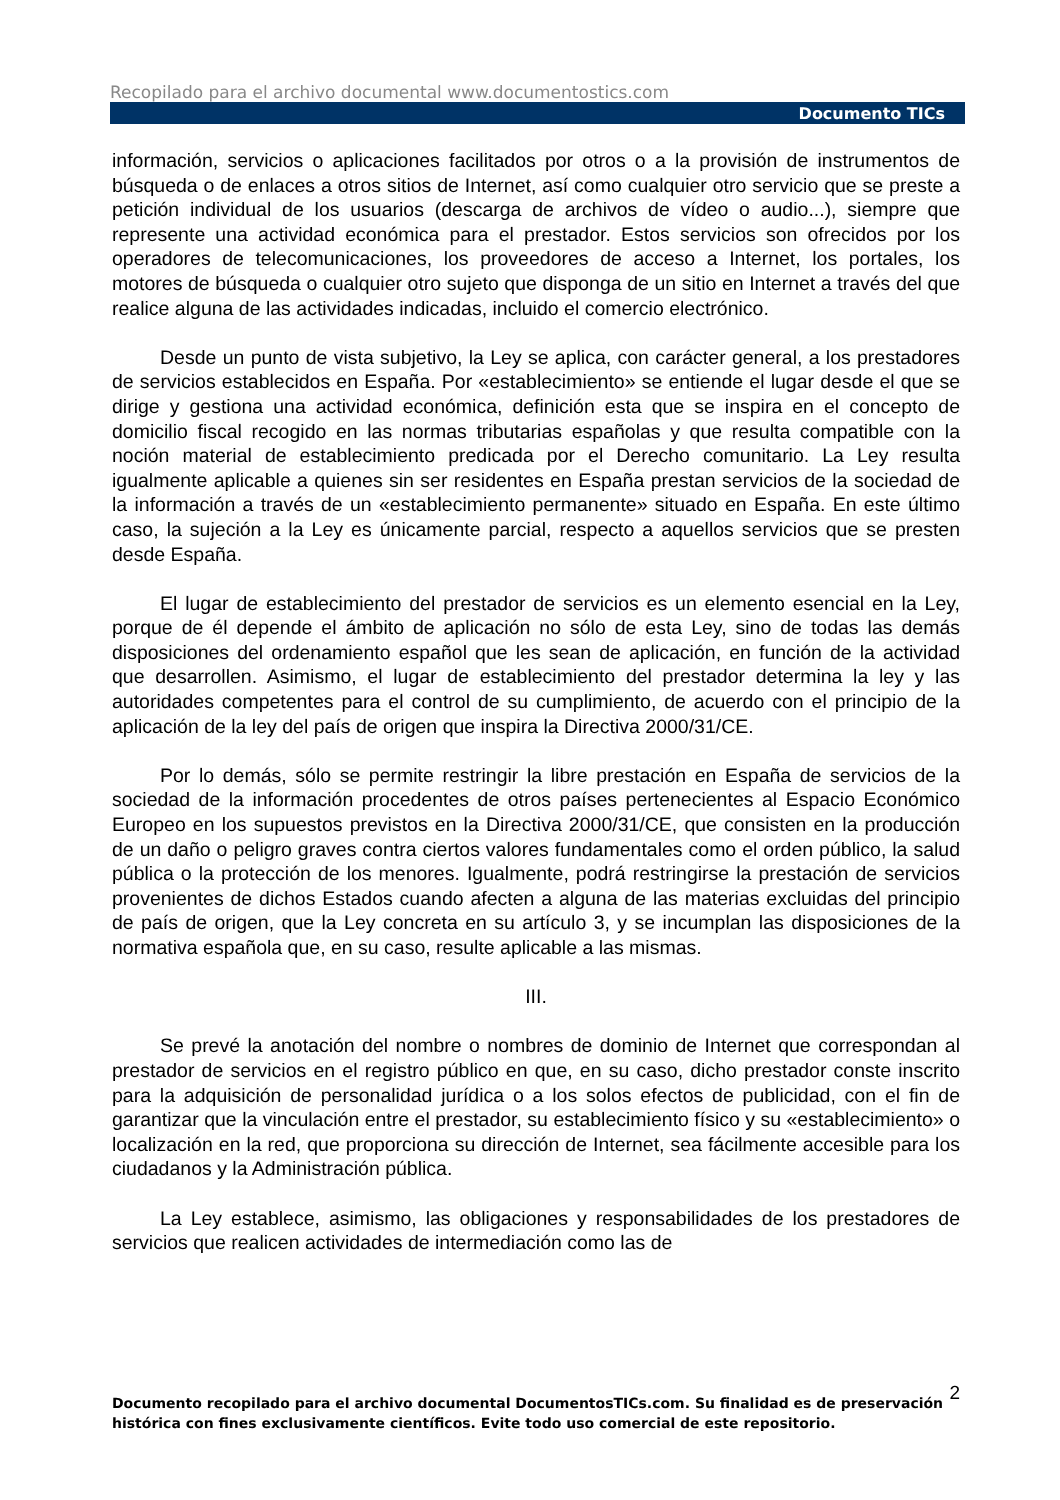Recopilado para el archivo documental www.documentostics.com
Documento TICs
información, servicios o aplicaciones facilitados por otros o a la provisión de instrumentos de búsqueda o de enlaces a otros sitios de Internet, así como cualquier otro servicio que se preste a petición individual de los usuarios (descarga de archivos de vídeo o audio...), siempre que represente una actividad económica para el prestador. Estos servicios son ofrecidos por los operadores de telecomunicaciones, los proveedores de acceso a Internet, los portales, los motores de búsqueda o cualquier otro sujeto que disponga de un sitio en Internet a través del que realice alguna de las actividades indicadas, incluido el comercio electrónico.
Desde un punto de vista subjetivo, la Ley se aplica, con carácter general, a los prestadores de servicios establecidos en España. Por «establecimiento» se entiende el lugar desde el que se dirige y gestiona una actividad económica, definición esta que se inspira en el concepto de domicilio fiscal recogido en las normas tributarias españolas y que resulta compatible con la noción material de establecimiento predicada por el Derecho comunitario. La Ley resulta igualmente aplicable a quienes sin ser residentes en España prestan servicios de la sociedad de la información a través de un «establecimiento permanente» situado en España. En este último caso, la sujeción a la Ley es únicamente parcial, respecto a aquellos servicios que se presten desde España.
El lugar de establecimiento del prestador de servicios es un elemento esencial en la Ley, porque de él depende el ámbito de aplicación no sólo de esta Ley, sino de todas las demás disposiciones del ordenamiento español que les sean de aplicación, en función de la actividad que desarrollen. Asimismo, el lugar de establecimiento del prestador determina la ley y las autoridades competentes para el control de su cumplimiento, de acuerdo con el principio de la aplicación de la ley del país de origen que inspira la Directiva 2000/31/CE.
Por lo demás, sólo se permite restringir la libre prestación en España de servicios de la sociedad de la información procedentes de otros países pertenecientes al Espacio Económico Europeo en los supuestos previstos en la Directiva 2000/31/CE, que consisten en la producción de un daño o peligro graves contra ciertos valores fundamentales como el orden público, la salud pública o la protección de los menores. Igualmente, podrá restringirse la prestación de servicios provenientes de dichos Estados cuando afecten a alguna de las materias excluidas del principio de país de origen, que la Ley concreta en su artículo 3, y se incumplan las disposiciones de la normativa española que, en su caso, resulte aplicable a las mismas.
III.
Se prevé la anotación del nombre o nombres de dominio de Internet que correspondan al prestador de servicios en el registro público en que, en su caso, dicho prestador conste inscrito para la adquisición de personalidad jurídica o a los solos efectos de publicidad, con el fin de garantizar que la vinculación entre el prestador, su establecimiento físico y su «establecimiento» o localización en la red, que proporciona su dirección de Internet, sea fácilmente accesible para los ciudadanos y la Administración pública.
La Ley establece, asimismo, las obligaciones y responsabilidades de los prestadores de servicios que realicen actividades de intermediación como las de
2 Documento recopilado para el archivo documental DocumentosTICs.com. Su finalidad es de preservación histórica con fines exclusivamente científicos. Evite todo uso comercial de este repositorio.